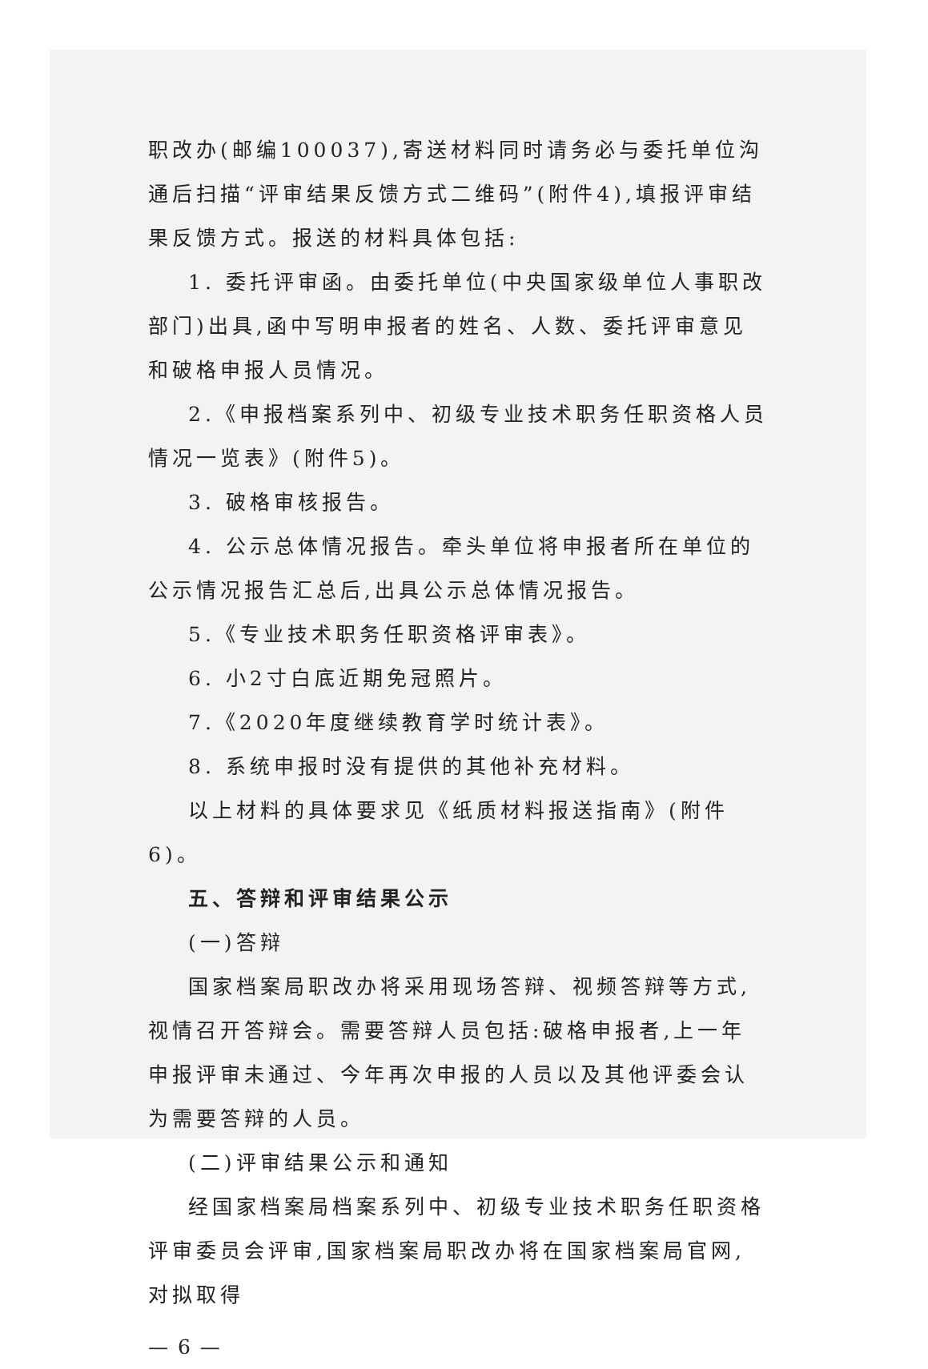职改办(邮编100037),寄送材料同时请务必与委托单位沟通后扫描“评审结果反馈方式二维码”(附件4),填报评审结果反馈方式。报送的材料具体包括:
1. 委托评审函。由委托单位(中央国家级单位人事职改部门)出具,函中写明申报者的姓名、人数、委托评审意见和破格申报人员情况。
2.《申报档案系列中、初级专业技术职务任职资格人员情况一览表》(附件5)。
3. 破格审核报告。
4. 公示总体情况报告。牵头单位将申报者所在单位的公示情况报告汇总后,出具公示总体情况报告。
5.《专业技术职务任职资格评审表》。
6. 小2寸白底近期免冠照片。
7.《2020年度继续教育学时统计表》。
8. 系统申报时没有提供的其他补充材料。
以上材料的具体要求见《纸质材料报送指南》(附件6)。
五、答辩和评审结果公示
(一)答辩
国家档案局职改办将采用现场答辩、视频答辩等方式,视情召开答辩会。需要答辩人员包括:破格申报者,上一年申报评审未通过、今年再次申报的人员以及其他评委会认为需要答辩的人员。
(二)评审结果公示和通知
经国家档案局档案系列中、初级专业技术职务任职资格评审委员会评审,国家档案局职改办将在国家档案局官网,对拟取得
— 6 —